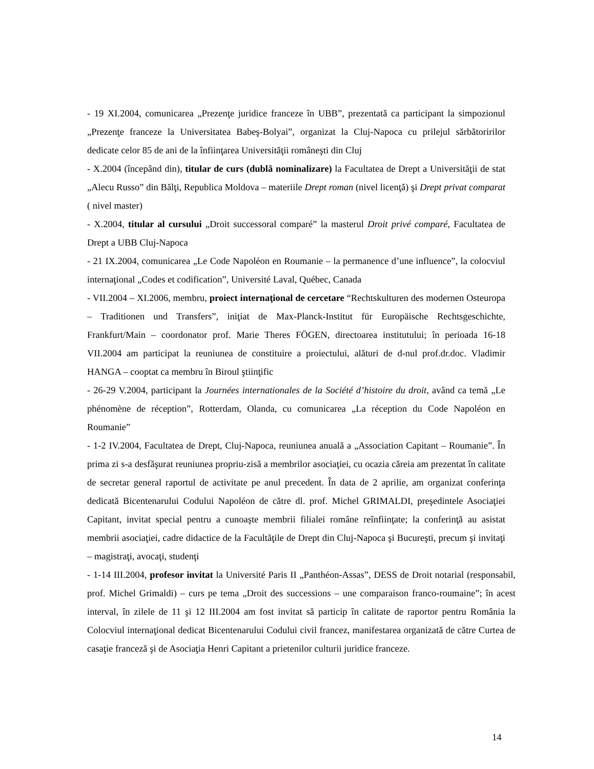- 19 XI.2004, comunicarea „Prezenţe juridice franceze în UBB”, prezentată ca participant la simpozionul „Prezenţe franceze la Universitatea Babeş-Bolyai”, organizat la Cluj-Napoca cu prilejul sărbătoririlor dedicate celor 85 de ani de la înfiinţarea Universităţii româneşti din Cluj
- X.2004 (începând din), titular de curs (dublă nominalizare) la Facultatea de Drept a Universităţii de stat „Alecu Russo” din Bălţi, Republica Moldova – materiile Drept roman (nivel licenţă) şi Drept privat comparat ( nivel master)
- X.2004, titular al cursului „Droit successoral comparé” la masterul Droit privé comparé, Facultatea de Drept a UBB Cluj-Napoca
- 21 IX.2004, comunicarea „Le Code Napoléon en Roumanie – la permanence d’une influence”, la colocviul internaţional „Codes et codification”, Université Laval, Québec, Canada
- VII.2004 – XI.2006, membru, proiect internaţional de cercetare “Rechtskulturen des modernen Osteuropa – Traditionen und Transfers”, iniţiat de Max-Planck-Institut für Europäische Rechtsgeschichte, Frankfurt/Main – coordonator prof. Marie Theres FÖGEN, directoarea institutului; în perioada 16-18 VII.2004 am participat la reuniunea de constituire a proiectului, alături de d-nul prof.dr.doc. Vladimir HANGA – cooptat ca membru în Biroul ştiinţific
- 26-29 V.2004, participant la Journées internationales de la Société d’histoire du droit, având ca temă „Le phénomène de réception”, Rotterdam, Olanda, cu comunicarea „La réception du Code Napoléon en Roumanie”
- 1-2 IV.2004, Facultatea de Drept, Cluj-Napoca, reuniunea anuală a „Association Capitant – Roumanie”. În prima zi s-a desfăşurat reuniunea propriu-zisă a membrilor asociaţiei, cu ocazia căreia am prezentat în calitate de secretar general raportul de activitate pe anul precedent. În data de 2 aprilie, am organizat conferinţa dedicată Bicentenarului Codului Napoléon de către dl. prof. Michel GRIMALDI, preşedintele Asociaţiei Capitant, invitat special pentru a cunoaşte membrii filialei române reînfiinţate; la conferinţă au asistat membrii asociaţiei, cadre didactice de la Facultăţile de Drept din Cluj-Napoca şi Bucureşti, precum şi invitaţi – magistraţi, avocaţi, studenţi
- 1-14 III.2004, profesor invitat la Université Paris II „Panthéon-Assas”, DESS de Droit notarial (responsabil, prof. Michel Grimaldi) – curs pe tema „Droit des successions – une comparaison franco-roumaine”; în acest interval, în zilele de 11 şi 12 III.2004 am fost invitat să particip în calitate de raportor pentru România la Colocviul internaţional dedicat Bicentenarului Codului civil francez, manifestarea organizată de către Curtea de casaţie franceză şi de Asociaţia Henri Capitant a prietenilor culturii juridice franceze.
14